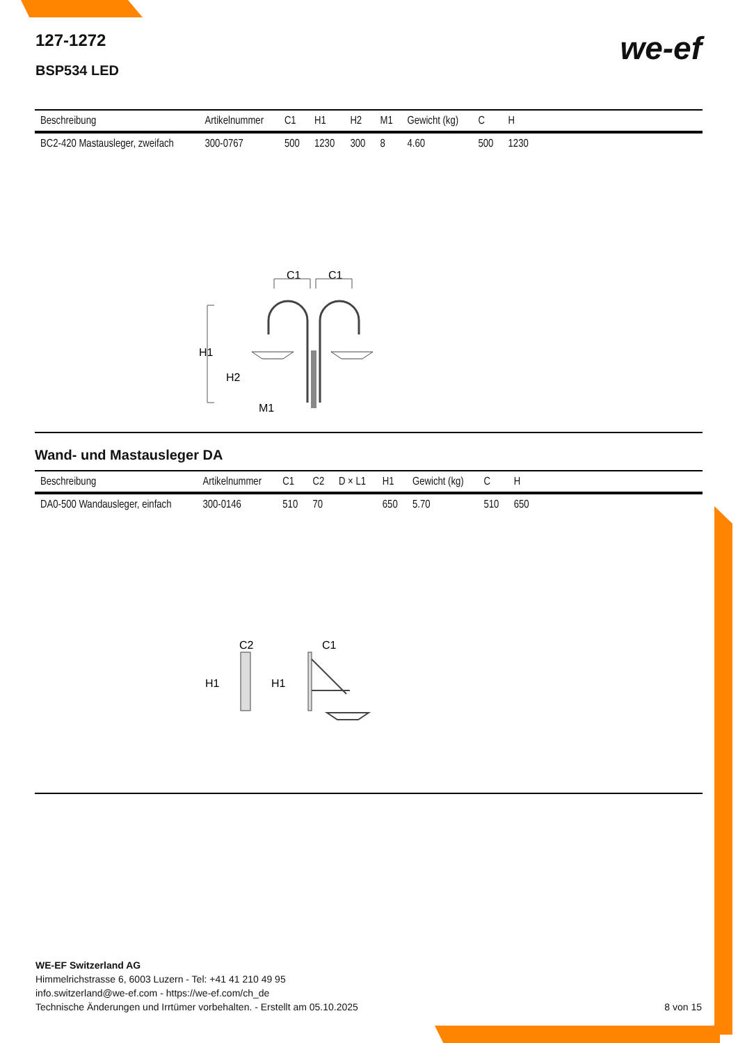127-1272
BSP534 LED
we-ef
| Beschreibung | Artikelnummer | C1 | H1 | H2 | M1 | Gewicht (kg) | C | H | |
| --- | --- | --- | --- | --- | --- | --- | --- | --- | --- |
| BC2-420 Mastausleger, zweifach | 300-0767 | 500 | 1230 | 300 | 8 | 4.60 | 500 | 1230 | |
C1
C1
H1
H2
M1
Wand- und Mastausleger DA
| Beschreibung | Artikelnummer | C1 | C2 | D × L1 | H1 | Gewicht (kg) | C | H | |
| --- | --- | --- | --- | --- | --- | --- | --- | --- | --- |
| DA0-500 Wandausleger, einfach | 300-0146 | 510 | 70 | | 650 | 5.70 | 510 | 650 | |
C2
C1
H1
H1
WE-EF Switzerland AG
Himmelrichstrasse 6, 6003 Luzern - Tel: +41 41 210 49 95
info.switzerland@we-ef.com - https://we-ef.com/ch_de
Technische Änderungen und Irrtümer vorbehalten. - Erstellt am 05.10.2025 8 von 15